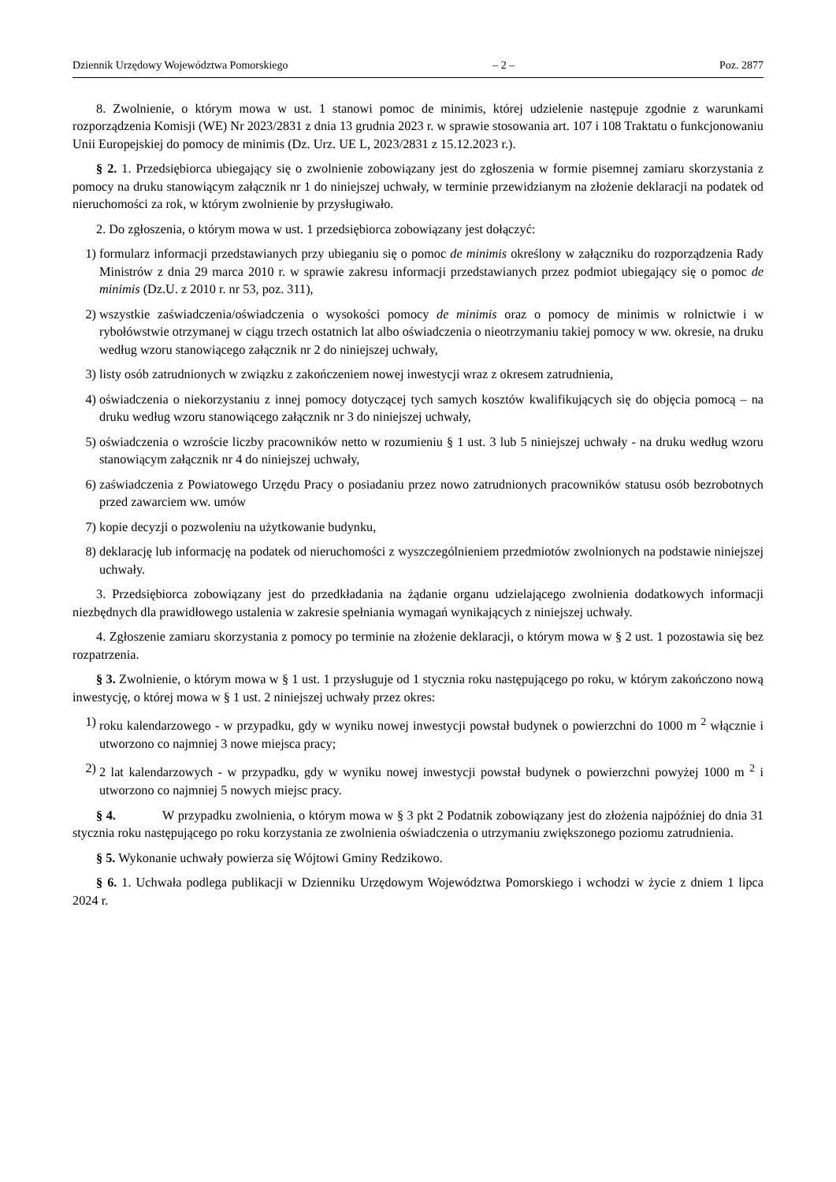Dziennik Urzędowy Województwa Pomorskiego – 2 – Poz. 2877
8. Zwolnienie, o którym mowa w ust. 1 stanowi pomoc de minimis, której udzielenie następuje zgodnie z warunkami rozporządzenia Komisji (WE) Nr 2023/2831 z dnia 13 grudnia 2023 r. w sprawie stosowania art. 107 i 108 Traktatu o funkcjonowaniu Unii Europejskiej do pomocy de minimis (Dz. Urz. UE L, 2023/2831 z 15.12.2023 r.).
§ 2. 1. Przedsiębiorca ubiegający się o zwolnienie zobowiązany jest do zgłoszenia w formie pisemnej zamiaru skorzystania z pomocy na druku stanowiącym załącznik nr 1 do niniejszej uchwały, w terminie przewidzianym na złożenie deklaracji na podatek od nieruchomości za rok, w którym zwolnienie by przysługiwało.
2. Do zgłoszenia, o którym mowa w ust. 1 przedsiębiorca zobowiązany jest dołączyć:
1) formularz informacji przedstawianych przy ubieganiu się o pomoc de minimis określony w załączniku do rozporządzenia Rady Ministrów z dnia 29 marca 2010 r. w sprawie zakresu informacji przedstawianych przez podmiot ubiegający się o pomoc de minimis (Dz.U. z 2010 r. nr 53, poz. 311),
2) wszystkie zaświadczenia/oświadczenia o wysokości pomocy de minimis oraz o pomocy de minimis w rolnictwie i w rybołówstwie otrzymanej w ciągu trzech ostatnich lat albo oświadczenia o nieotrzymaniu takiej pomocy w ww. okresie, na druku według wzoru stanowiącego załącznik nr 2 do niniejszej uchwały,
3) listy osób zatrudnionych w związku z zakończeniem nowej inwestycji wraz z okresem zatrudnienia,
4) oświadczenia o niekorzystaniu z innej pomocy dotyczącej tych samych kosztów kwalifikujących się do objęcia pomocą – na druku według wzoru stanowiącego załącznik nr 3 do niniejszej uchwały,
5) oświadczenia o wzroście liczby pracowników netto w rozumieniu § 1 ust. 3 lub 5 niniejszej uchwały - na druku według wzoru stanowiącym załącznik nr 4 do niniejszej uchwały,
6) zaświadczenia z Powiatowego Urzędu Pracy o posiadaniu przez nowo zatrudnionych pracowników statusu osób bezrobotnych przed zawarciem ww. umów
7) kopie decyzji o pozwoleniu na użytkowanie budynku,
8) deklarację lub informację na podatek od nieruchomości z wyszczególnieniem przedmiotów zwolnionych na podstawie niniejszej uchwały.
3. Przedsiębiorca zobowiązany jest do przedkładania na żądanie organu udzielającego zwolnienia dodatkowych informacji niezbędnych dla prawidłowego ustalenia w zakresie spełniania wymagań wynikających z niniejszej uchwały.
4. Zgłoszenie zamiaru skorzystania z pomocy po terminie na złożenie deklaracji, o którym mowa w § 2 ust. 1 pozostawia się bez rozpatrzenia.
§ 3. Zwolnienie, o którym mowa w § 1 ust. 1 przysługuje od 1 stycznia roku następującego po roku, w którym zakończono nową inwestycję, o której mowa w § 1 ust. 2 niniejszej uchwały przez okres:
1) roku kalendarzowego - w przypadku, gdy w wyniku nowej inwestycji powstał budynek o powierzchni do 1000 m <sup>2</sup> włącznie i utworzono co najmniej 3 nowe miejsca pracy;
2) 2 lat kalendarzowych - w przypadku, gdy w wyniku nowej inwestycji powstał budynek o powierzchni powyżej 1000 m <sup>2</sup> i utworzono co najmniej 5 nowych miejsc pracy.
§ 4. W przypadku zwolnienia, o którym mowa w § 3 pkt 2 Podatnik zobowiązany jest do złożenia najpóźniej do dnia 31 stycznia roku następującego po roku korzystania ze zwolnienia oświadczenia o utrzymaniu zwiększonego poziomu zatrudnienia.
§ 5. Wykonanie uchwały powierza się Wójtowi Gminy Redzikowo.
§ 6. 1. Uchwała podlega publikacji w Dzienniku Urzędowym Województwa Pomorskiego i wchodzi w życie z dniem 1 lipca 2024 r.